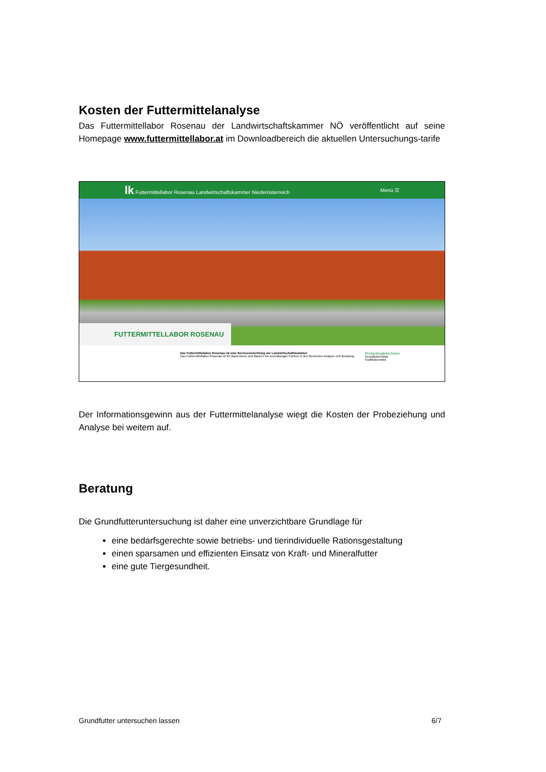Kosten der Futtermittelanalyse
Das Futtermittellabor Rosenau der Landwirtschaftskammer NÖ veröffentlicht auf seine Homepage www.futtermittellabor.at im Downloadbereich die aktuellen Untersuchungs-tarife
lk Futtermittellabor Rosenau Landwirtschaftskammer Niederösterreich Menü ☰
FUTTERMITTELLABOR ROSENAU
Das Futtermittellabor Rosenau ist eine Serviceeinrichtung der Landwirtschaftskammer
Das Futtermittellabor Rosenau ist für Bäuerinnen und Bauern ein zuverlässiger Partner in den Bereichen Analyse und Beratung.
Probenbegleitscheine
Grundfuttermittel
Kraftfuttermittel
Der Informationsgewinn aus der Futtermittelanalyse wiegt die Kosten der Probeziehung und Analyse bei weitem auf.
Beratung
Die Grundfutteruntersuchung ist daher eine unverzichtbare Grundlage für
eine bedarfsgerechte sowie betriebs- und tierindividuelle Rationsgestaltung
einen sparsamen und effizienten Einsatz von Kraft- und Mineralfutter
eine gute Tiergesundheit.
Grundfutter untersuchen lassen 6/7